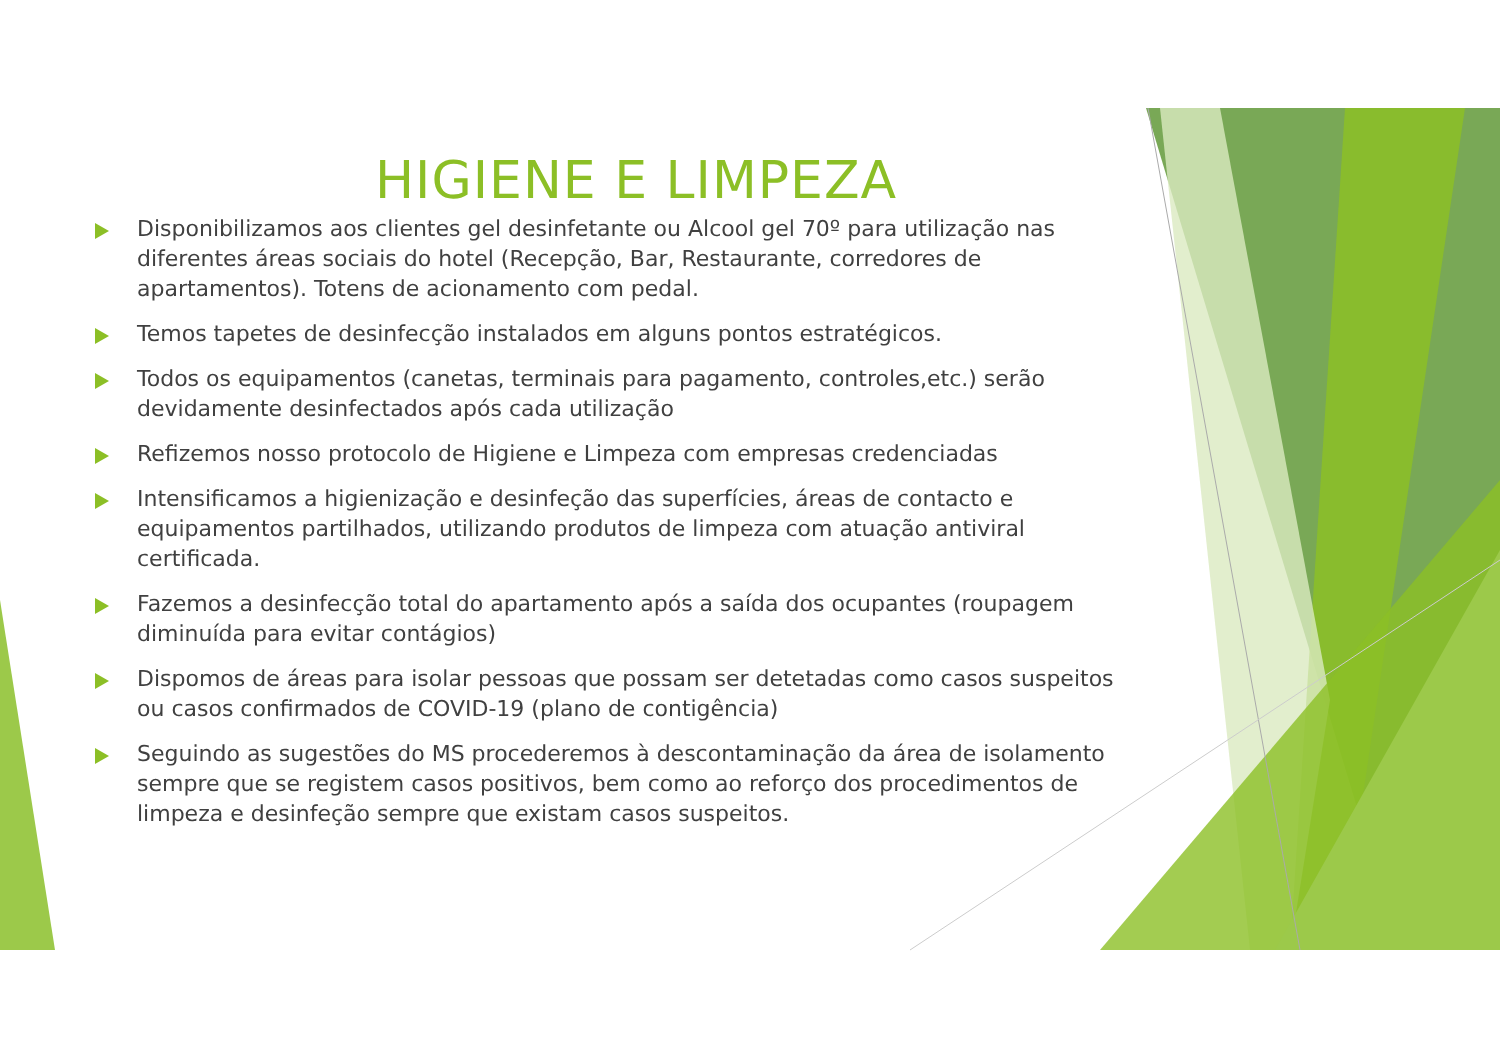HIGIENE E LIMPEZA
Disponibilizamos aos clientes gel desinfetante ou Alcool gel 70º para utilização nas diferentes áreas sociais do hotel (Recepção, Bar, Restaurante, corredores de apartamentos). Totens de acionamento com pedal.
Temos tapetes de desinfecção instalados em alguns pontos estratégicos.
Todos os equipamentos (canetas, terminais para pagamento, controles,etc.) serão devidamente desinfectados após cada utilização
Refizemos nosso protocolo de Higiene e Limpeza com empresas credenciadas
Intensificamos a higienização e desinfeção das superfícies, áreas de contacto e equipamentos partilhados, utilizando produtos de limpeza com atuação antiviral certificada.
Fazemos a desinfecção total do apartamento após a saída dos ocupantes (roupagem diminuída para evitar contágios)
Dispomos de áreas para isolar pessoas que possam ser detetadas como casos suspeitos ou casos confirmados de COVID-19 (plano de contigência)
Seguindo as sugestões do MS procederemos à descontaminação da área de isolamento sempre que se registem casos positivos, bem como ao reforço dos procedimentos de limpeza e desinfeção sempre que existam casos suspeitos.